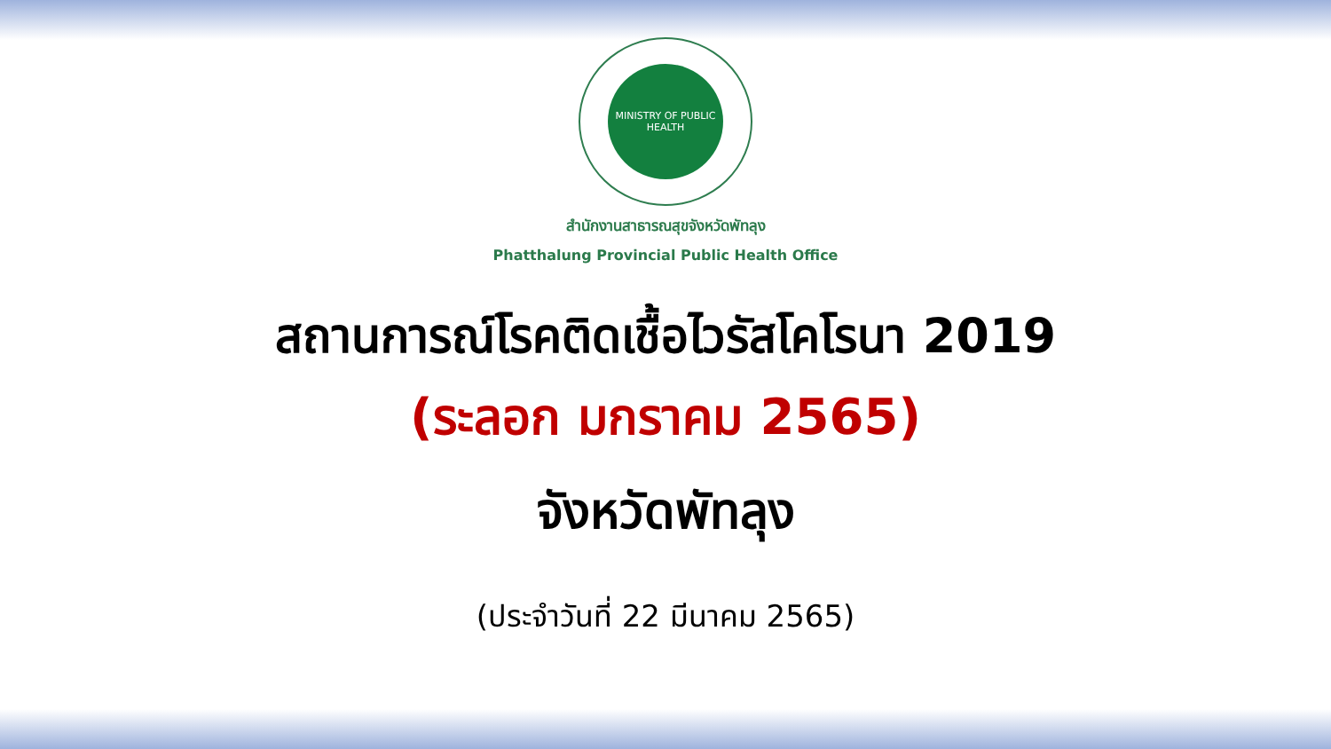MINISTRY OF PUBLIC HEALTH
สำนักงานสาธารณสุขจังหวัดพัทลุง
Phatthalung Provincial Public Health Office
สถานการณ์โรคติดเชื้อไวรัสโคโรนา 2019
(ระลอก มกราคม 2565)
จังหวัดพัทลุง
(ประจำวันที่ 22 มีนาคม 2565)